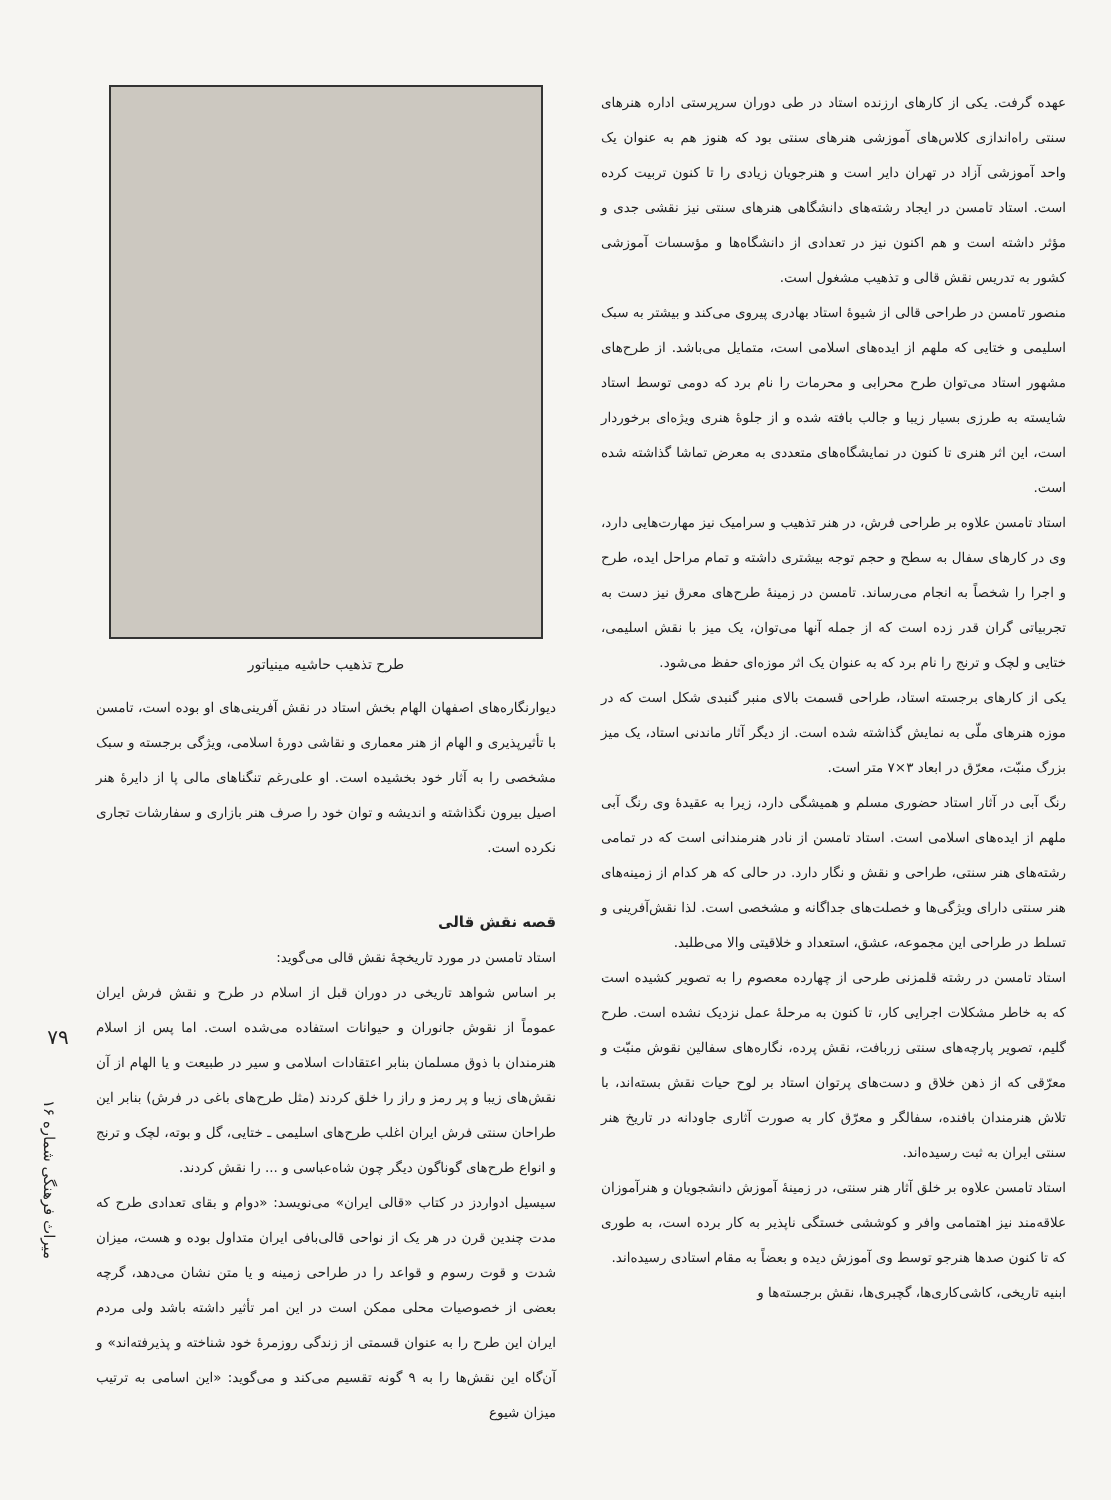عهده گرفت. یکی از کارهای ارزنده استاد در طی دوران سرپرستی اداره هنرهای سنتی راه‌اندازی کلاس‌های آموزشی هنرهای سنتی بود که هنوز هم به عنوان یک واحد آموزشی آزاد در تهران دایر است و هنرجویان زیادی را تا کنون تربیت کرده است. استاد تامسن در ایجاد رشته‌های دانشگاهی هنرهای سنتی نیز نقشی جدی و مؤثر داشته است و هم اکنون نیز در تعدادی از دانشگاه‌ها و مؤسسات آموزشی کشور به تدریس نقش قالی و تذهیب مشغول است.
منصور تامسن در طراحی قالی از شیوهٔ استاد بهادری پیروی می‌کند و بیشتر به سبک اسلیمی و ختایی که ملهم از ایده‌های اسلامی است، متمایل می‌باشد. از طرح‌های مشهور استاد می‌توان طرح محرابی و محرمات را نام برد که دومی توسط استاد شایسته به طرزی بسیار زیبا و جالب بافته شده و از جلوهٔ هنری ویژه‌ای برخوردار است، این اثر هنری تا کنون در نمایشگاه‌های متعددی به معرض تماشا گذاشته شده است.
استاد تامسن علاوه بر طراحی فرش، در هنر تذهیب و سرامیک نیز مهارت‌هایی دارد، وی در کارهای سفال به سطح و حجم توجه بیشتری داشته و تمام مراحل ایده، طرح و اجرا را شخصاً به انجام می‌رساند. تامسن در زمینهٔ طرح‌های معرق نیز دست به تجربیاتی گران قدر زده است که از جمله آنها می‌توان، یک میز با نقش اسلیمی، ختایی و لچک و ترنج را نام برد که به عنوان یک اثر موزه‌ای حفظ می‌شود.
یکی از کارهای برجسته استاد، طراحی قسمت بالای منبر گنبدی شکل است که در موزه هنرهای ملّی به نمایش گذاشته شده است. از دیگر آثار ماندنی استاد، یک میز بزرگ منبّت، معرّق در ابعاد ۳×۷ متر است.
رنگ آبی در آثار استاد حضوری مسلم و همیشگی دارد، زیرا به عقیدهٔ وی رنگ آبی ملهم از ایده‌های اسلامی است. استاد تامسن از نادر هنرمندانی است که در تمامی رشته‌های هنر سنتی، طراحی و نقش و نگار دارد. در حالی که هر کدام از زمینه‌های هنر سنتی دارای ویژگی‌ها و خصلت‌های جداگانه و مشخصی است. لذا نقش‌آفرینی و تسلط در طراحی این مجموعه، عشق، استعداد و خلاقیتی والا می‌طلبد.
استاد تامسن در رشته قلمزنی طرحی از چهارده معصوم را به تصویر کشیده است که به خاطر مشکلات اجرایی کار، تا کنون به مرحلهٔ عمل نزدیک نشده است. طرح گلیم، تصویر پارچه‌های سنتی زربافت، نقش پرده، نگاره‌های سفالین نقوش منبّت و معرّقی که از ذهن خلاق و دست‌های پرتوان استاد بر لوح حیات نقش بسته‌اند، با تلاش هنرمندان بافنده، سفالگر و معرّق کار به صورت آثاری جاودانه در تاریخ هنر سنتی ایران به ثبت رسیده‌اند.
استاد تامسن علاوه بر خلق آثار هنر سنتی، در زمینهٔ آموزش دانشجویان و هنرآموزان علاقه‌مند نیز اهتمامی وافر و کوششی خستگی ناپذیر به کار برده است، به طوری که تا کنون صدها هنرجو توسط وی آموزش دیده و بعضاً به مقام استادی رسیده‌اند.
ابنیه تاریخی، کاشی‌کاری‌ها، گچبری‌ها، نقش برجسته‌ها و
طرح تذهیب حاشیه مینیاتور
دیوارنگاره‌های اصفهان الهام بخش استاد در نقش آفرینی‌های او بوده است، تامسن با تأثیرپذیری و الهام از هنر معماری و نقاشی دورهٔ اسلامی، ویژگی برجسته و سبک مشخصی را به آثار خود بخشیده است. او علی‌رغم تنگناهای مالی پا از دایرهٔ هنر اصیل بیرون نگذاشته و اندیشه و توان خود را صرف هنر بازاری و سفارشات تجاری نکرده است.
قصه نقش قالی
استاد تامسن در مورد تاریخچهٔ نقش قالی می‌گوید:
بر اساس شواهد تاریخی در دوران قبل از اسلام در طرح و نقش فرش ایران عموماً از نقوش جانوران و حیوانات استفاده می‌شده است. اما پس از اسلام هنرمندان با ذوق مسلمان بنابر اعتقادات اسلامی و سیر در طبیعت و یا الهام از آن نقش‌های زیبا و پر رمز و راز را خلق کردند (مثل طرح‌های باغی در فرش) بنابر این طراحان سنتی فرش ایران اغلب طرح‌های اسلیمی ـ ختایی، گل و بوته، لچک و ترنج و انواع طرح‌های گوناگون دیگر چون شاه‌عباسی و ... را نقش کردند.
سیسیل ادواردز در کتاب «قالی ایران» می‌نویسد: «دوام و بقای تعدادی طرح که مدت چندین قرن در هر یک از نواحی قالی‌بافی ایران متداول بوده و هست، میزان شدت و قوت رسوم و قواعد را در طراحی زمینه و یا متن نشان می‌دهد، گرچه بعضی از خصوصیات محلی ممکن است در این امر تأثیر داشته باشد ولی مردم ایران این طرح را به عنوان قسمتی از زندگی روزمرهٔ خود شناخته و پذیرفته‌اند» و آن‌گاه این نقش‌ها را به ۹ گونه تقسیم می‌کند و می‌گوید: «این اسامی به ترتیب میزان شیوع
۷۹
میراث فرهنگی شماره ۱۶